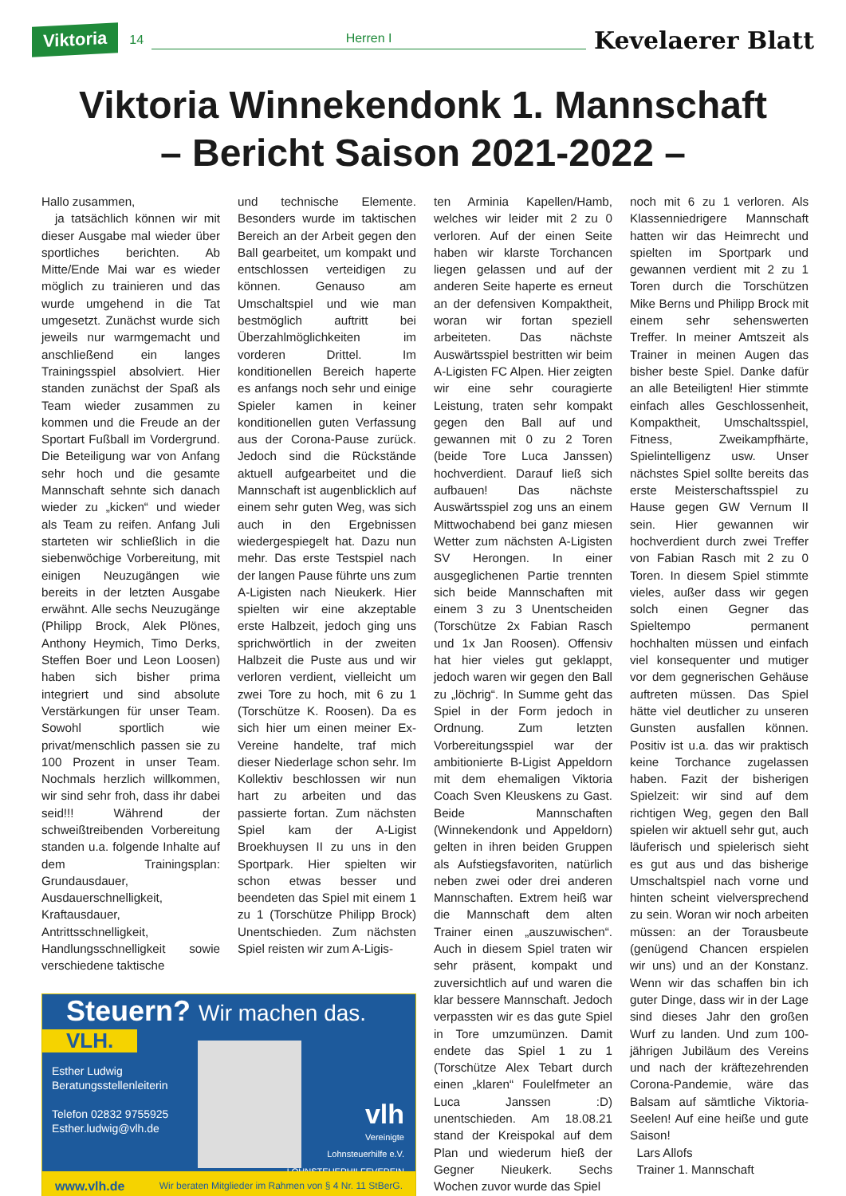Viktoria 14 Herren I Kevelaerer Blatt
Viktoria Winnekendonk 1. Mannschaft
– Bericht Saison 2021-2022 –
Hallo zusammen,
ja tatsächlich können wir mit dieser Ausgabe mal wieder über sportliches berichten. Ab Mitte/Ende Mai war es wieder möglich zu trainieren und das wurde umgehend in die Tat umgesetzt. Zunächst wurde sich jeweils nur warmgemacht und anschließend ein langes Trainingsspiel absolviert. Hier standen zunächst der Spaß als Team wieder zusammen zu kommen und die Freude an der Sportart Fußball im Vordergrund. Die Beteiligung war von Anfang sehr hoch und die gesamte Mannschaft sehnte sich danach wieder zu „kicken“ und wieder als Team zu reifen. Anfang Juli starteten wir schließlich in die siebenwöchige Vorbereitung, mit einigen Neuzugängen wie bereits in der letzten Ausgabe erwähnt. Alle sechs Neuzugänge (Philipp Brock, Alek Plönes, Anthony Heymich, Timo Derks, Steffen Boer und Leon Loosen) haben sich bisher prima integriert und sind absolute Verstärkungen für unser Team. Sowohl sportlich wie privat/menschlich passen sie zu 100 Prozent in unser Team. Nochmals herzlich willkommen, wir sind sehr froh, dass ihr dabei seid!!! Während der schweißtreibenden Vorbereitung standen u.a. folgende Inhalte auf dem Trainingsplan: Grundausdauer, Ausdauerschnelligkeit, Kraftausdauer, Antrittsschnelligkeit, Handlungsschnelligkeit sowie verschiedene taktische
und technische Elemente. Besonders wurde im taktischen Bereich an der Arbeit gegen den Ball gearbeitet, um kompakt und entschlossen verteidigen zu können. Genauso am Umschaltspiel und wie man bestmöglich auftritt bei Überzahlmöglichkeiten im vorderen Drittel. Im konditionellen Bereich haperte es anfangs noch sehr und einige Spieler kamen in keiner konditionellen guten Verfassung aus der Corona-Pause zurück. Jedoch sind die Rückstände aktuell aufgearbeitet und die Mannschaft ist augenblicklich auf einem sehr guten Weg, was sich auch in den Ergebnissen wiedergespiegelt hat. Dazu nun mehr. Das erste Testspiel nach der langen Pause führte uns zum A-Ligisten nach Nieukerk. Hier spielten wir eine akzeptable erste Halbzeit, jedoch ging uns sprichwörtlich in der zweiten Halbzeit die Puste aus und wir verloren verdient, vielleicht um zwei Tore zu hoch, mit 6 zu 1 (Torschütze K. Roosen). Da es sich hier um einen meiner Ex-Vereine handelte, traf mich dieser Niederlage schon sehr. Im Kollektiv beschlossen wir nun hart zu arbeiten und das passierte fortan. Zum nächsten Spiel kam der A-Ligist Broekhuysen II zu uns in den Sportpark. Hier spielten wir schon etwas besser und beendeten das Spiel mit einem 1 zu 1 (Torschütze Philipp Brock) Unentschieden. Zum nächsten Spiel reisten wir zum A-Ligis-
Steuern? Wir machen das.
VLH.
Esther Ludwig
Beratungsstellenleiterin
Telefon 02832 9755925
Esther.ludwig@vlh.de
vlh
Vereinigte
Lohnsteuerhilfe e.V.
LOHNSTEUERHILFEVEREIN
www.vlh.de Wir beraten Mitglieder im Rahmen von § 4 Nr. 11 StBerG.
ten Arminia Kapellen/Hamb, welches wir leider mit 2 zu 0 verloren. Auf der einen Seite haben wir klarste Torchancen liegen gelassen und auf der anderen Seite haperte es erneut an der defensiven Kompaktheit, woran wir fortan speziell arbeiteten. Das nächste Auswärtsspiel bestritten wir beim A-Ligisten FC Alpen. Hier zeigten wir eine sehr couragierte Leistung, traten sehr kompakt gegen den Ball auf und gewannen mit 0 zu 2 Toren (beide Tore Luca Janssen) hochverdient. Darauf ließ sich aufbauen! Das nächste Auswärtsspiel zog uns an einem Mittwochabend bei ganz miesen Wetter zum nächsten A-Ligisten SV Herongen. In einer ausgeglichenen Partie trennten sich beide Mannschaften mit einem 3 zu 3 Unentscheiden (Torschütze 2x Fabian Rasch und 1x Jan Roosen). Offensiv hat hier vieles gut geklappt, jedoch waren wir gegen den Ball zu „löchrig“. In Summe geht das Spiel in der Form jedoch in Ordnung. Zum letzten Vorbereitungsspiel war der ambitionierte B-Ligist Appeldorn mit dem ehemaligen Viktoria Coach Sven Kleuskens zu Gast. Beide Mannschaften (Winnekendonk und Appeldorn) gelten in ihren beiden Gruppen als Aufstiegsfavoriten, natürlich neben zwei oder drei anderen Mannschaften. Extrem heiß war die Mannschaft dem alten Trainer einen „auszuwischen“. Auch in diesem Spiel traten wir sehr präsent, kompakt und zuversichtlich auf und waren die klar bessere Mannschaft. Jedoch verpassten wir es das gute Spiel in Tore umzumünzen. Damit endete das Spiel 1 zu 1 (Torschütze Alex Tebart durch einen „klaren“ Foulelfmeter an Luca Janssen :D) unentschieden. Am 18.08.21 stand der Kreispokal auf dem Plan und wiederum hieß der Gegner Nieukerk. Sechs Wochen zuvor wurde das Spiel
noch mit 6 zu 1 verloren. Als Klassenniedrigere Mannschaft hatten wir das Heimrecht und spielten im Sportpark und gewannen verdient mit 2 zu 1 Toren durch die Torschützen Mike Berns und Philipp Brock mit einem sehr sehenswerten Treffer. In meiner Amtszeit als Trainer in meinen Augen das bisher beste Spiel. Danke dafür an alle Beteiligten! Hier stimmte einfach alles Geschlossenheit, Kompaktheit, Umschaltsspiel, Fitness, Zweikampfhärte, Spielintelligenz usw. Unser nächstes Spiel sollte bereits das erste Meisterschaftsspiel zu Hause gegen GW Vernum II sein. Hier gewannen wir hochverdient durch zwei Treffer von Fabian Rasch mit 2 zu 0 Toren. In diesem Spiel stimmte vieles, außer dass wir gegen solch einen Gegner das Spieltempo permanent hochhalten müssen und einfach viel konsequenter und mutiger vor dem gegnerischen Gehäuse auftreten müssen. Das Spiel hätte viel deutlicher zu unseren Gunsten ausfallen können. Positiv ist u.a. das wir praktisch keine Torchance zugelassen haben. Fazit der bisherigen Spielzeit: wir sind auf dem richtigen Weg, gegen den Ball spielen wir aktuell sehr gut, auch läuferisch und spielerisch sieht es gut aus und das bisherige Umschaltspiel nach vorne und hinten scheint vielversprechend zu sein. Woran wir noch arbeiten müssen: an der Torausbeute (genügend Chancen erspielen wir uns) und an der Konstanz. Wenn wir das schaffen bin ich guter Dinge, dass wir in der Lage sind dieses Jahr den großen Wurf zu landen. Und zum 100-jährigen Jubiläum des Vereins und nach der kräftezehrenden Corona-Pandemie, wäre das Balsam auf sämtliche Viktoria-Seelen! Auf eine heiße und gute Saison!
Lars Allofs
Trainer 1. Mannschaft